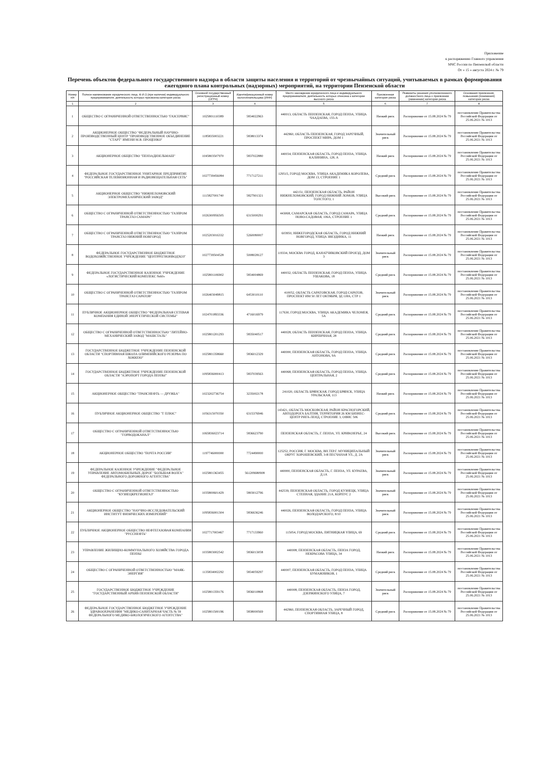Приложение
к распоряжению Главного управления
МЧС России по Пензенской области
От « 15 » августа 2024 г. № 79
Перечень объектов федерального государственного надзора в области защиты населения и территорий от чрезвычайных ситуаций, учитываемых в рамках формирования ежегодного плана контрольных (надзорных) мероприятий, на территории Пензенской области
| Номер п/п | Полное наименование юридического лица, Ф.И.О.(при наличии) индивидуального предпринимателя, деятельность которых присвоена категория риска | Основной государственный регистрационный номер (ОГРН) | Идентификационный номер налогоплательщика (ИНН) | Место нахождение юридического лица и индивидуального предпринимателя, деятельность которых отнесена к категории высокого риска | Присвоенная категория риска | Реквизиты решения уполномоченного должностного лица о присвоении (изменении) категории риска | Основания присвоения, повышения (понижения) категории риска |
| --- | --- | --- | --- | --- | --- | --- | --- |
| 1 | 2 | 3 | 4 | 5 | 6 | 7 | 8 |
| 1 | ОБЩЕСТВО С ОГРАНИЧЕННОЙ ОТВЕТСТВЕННОСТЬЮ "ГАЗСЕРВИС" | 1025801110389 | 5834022963 | 440013, ОБЛАСТЬ ПЕНЗЕНСКАЯ, ГОРОД ПЕНЗА, УЛИЦА ЧААДАЕВА, 155-А | Низкий риск | Распоряжение от 15.08.2024 № 79 | постановление Правительства Российской Федерации от 25.06.2021 № 1013 |
| 2 | АКЦИОНЕРНОЕ ОБЩЕСТВО "ФЕДЕРАЛЬНЫЙ НАУЧНО-ПРОИЗВОДСТВЕННЫЙ ЦЕНТР "ПРОИЗВОДСТВЕННОЕ ОБЪЕДИНЕНИЕ "СТАРТ" ИМЕНИ М.В. ПРОЦЕНКО" | 1185835003221 | 5838013374 | 442960, ОБЛАСТЬ ПЕНЗЕНСКАЯ, ГОРОД ЗАРЕЧНЫЙ, ПРОСПЕКТ МИРА, ДОМ 1 | Значительный риск | Распоряжение от 15.08.2024 № 79 | постановление Правительства Российской Федерации от 25.06.2021 № 1013 |
| 3 | АКЦИОНЕРНОЕ ОБЩЕСТВО "ПЕНЗАДИЗЕЛЬМАШ" | 1045803507970 | 5837022880 | 440034, ПЕНЗЕНСКАЯ ОБЛАСТЬ, ГОРОД ПЕНЗА, УЛИЦА КАЛИНИНА, 128, А | Низкий риск | Распоряжение от 15.08.2024 № 79 | постановление Правительства Российской Федерации от 25.06.2021 № 1013 |
| 4 | ФЕДЕРАЛЬНОЕ ГОСУДАРСТВЕННОЕ УНИТАРНОЕ ПРЕДПРИЯТИЕ "РОССИЙСКАЯ ТЕЛЕВИЗИОННАЯ И РАДИОВЕЩАТЕЛЬНАЯ СЕТЬ" | 1027739456084 | 7717127211 | 129515, ГОРОД МОСКВА, УЛИЦА АКАДЕМИКА КОРОЛЕВА, ДОМ 13, СТРОЕНИЕ 1 | Средний риск | Распоряжение от 15.08.2024 № 79 | постановление Правительства Российской Федерации от 25.06.2021 № 1013 |
| 5 | АКЦИОНЕРНОЕ ОБЩЕСТВО "НИЖНЕЛОМОВСКИЙ ЭЛЕКТРОМЕХАНИЧЕСКИЙ ЗАВОД" | 1115827001740 | 5827901321 | 442151, ПЕНЗЕНСКАЯ ОБЛАСТЬ, РАЙОН НИЖНЕЛОМОВСКИЙ, ГОРОД НИЖНИЙ ЛОМОВ, УЛИЦА ТОЛСТОГО, 1 | Высокий риск | Распоряжение от 15.08.2024 № 79 | постановление Правительства Российской Федерации от 25.06.2021 № 1013 |
| 6 | ОБЩЕСТВО С ОГРАНИЧЕННОЙ ОТВЕТСТВЕННОСТЬЮ "ГАЗПРОМ ТРАНСГАЗ САМАРА" | 1026300956505 | 6315000291 | 443068, САМАРСКАЯ ОБЛАСТЬ, ГОРОД САМАРА, УЛИЦА НОВО-САДОВАЯ, 106А, СТРОЕНИЕ 1 | Средний риск | Распоряжение от 15.08.2024 № 79 | постановление Правительства Российской Федерации от 25.06.2021 № 1013 |
| 7 | ОБЩЕСТВО С ОГРАНИЧЕННОЙ ОТВЕТСТВЕННОСТЬЮ "ГАЗПРОМ ТРАНСГАЗ НИЖНИЙ НОВГОРОД | 1025203016332 | 5260080007 | 603950, НИЖЕГОРОДСКАЯ ОБЛАСТЬ, ГОРОД НИЖНИЙ НОВГОРОД, УЛИЦА ЗВЕЗДИНКА, 11 | Низкий риск | Распоряжение от 15.08.2024 № 79 | постановление Правительства Российской Федерации от 25.06.2021 № 1013 |
| 8 | ФЕДЕРАЛЬНОЕ ГОСУДАРСТВЕННОЕ БЮДЖЕТНОЕ ВОДОХОЗЯЙСТВЕННОЕ УЧРЕЖДЕНИЕ "ЦЕНТРРЕГИОНВОДХОЗ" | 1027739504528 | 5008028127 | 119334, МОСКВА ГОРОД, КАНАТЧИКОВСКИЙ ПРОЕЗД, ДОМ 3 | Значительный риск | Распоряжение от 15.08.2024 № 79 | постановление Правительства Российской Федерации от 25.06.2021 № 1013 |
| 9 | ФЕДЕРАЛЬНОЕ ГОСУДАРСТВЕННОЕ КАЗЕННОЕ УЧРЕЖДЕНИЕ «ЛОГИСТИЧЕСКИЙ КОМПЛЕКС №60» | 1025801106902 | 5834004869 | 440032, ОБЛАСТЬ ПЕНЗЕНСКАЯ, ГОРОД ПЕНЗА, УЛИЦА УШАКОВА, 18 | Средний риск | Распоряжение от 15.08.2024 № 79 | постановление Правительства Российской Федерации от 25.06.2021 № 1013 |
| 10 | ОБЩЕСТВО С ОГРАНИЧЕННОЙ ОТВЕТСТВЕННОСТЬЮ "ГАЗПРОМ ТРАНСГАЗ САРАТОВ" | 1026403049815 | 6453010110 | 410052, ОБЛАСТЬ САРАТОВСКАЯ, ГОРОД САРАТОВ, ПРОСПЕКТ ИМ 50 ЛЕТ ОКТЯБРЯ, ЗД 118А, СТР 1 | Значительный риск | Распоряжение от 15.08.2024 № 79 | постановление Правительства Российской Федерации от 25.06.2021 № 1013 |
| 11 | ПУБЛИЧНОЕ АКЦИОНЕРНОЕ ОБЩЕСТВО "ФЕДЕРАЛЬНАЯ СЕТЕВАЯ КОМПАНИЯ ЕДИНОЙ ЭНЕРГЕТИЧЕСКОЙ СИСТЕМЫ" | 1024701893336 | 4716016979 | 117630, ГОРОД МОСКВА, УЛИЦА АКАДЕМИКА ЧЕЛОМЕЯ, 5А | Средний риск | Распоряжение от 15.08.2024 № 79 | постановление Правительства Российской Федерации от 25.06.2021 № 1013 |
| 12 | ОБЩЕСТВО С ОГРАНИЧЕННОЙ ОТВЕТСТВЕННОСТЬЮ "ЛИТЕЙНО-МЕХАНИЧЕСКИЙ ЗАВОД "МАШСТАЛЬ" | 1025801201293 | 5835040517 | 440028, ОБЛАСТЬ ПЕНЗЕНСКАЯ, ГОРОД ПЕНЗА, УЛИЦА КИРПИЧНАЯ, 28 | Средний риск | Распоряжение от 15.08.2024 № 79 | постановление Правительства Российской Федерации от 25.06.2021 № 1013 |
| 13 | ГОСУДАРСТВЕННОЕ БЮДЖЕТНОЕ УЧРЕЖДЕНИЕ ПЕНЗЕНСКОЙ ОБЛАСТИ "СПОРТИВНАЯ ШКОЛА ОЛИМПИЙСКОГО РЕЗЕРВА ПО ХОККЕЮ" | 1025801358660 | 5836012329 | 440000, ПЕНЗЕНСКАЯ ОБЛАСТЬ, ГОРОД ПЕНЗА, УЛИЦА АНТОНОВА, 9А | Средний риск | Распоряжение от 15.08.2024 № 79 | постановление Правительства Российской Федерации от 25.06.2021 № 1013 |
| 14 | ГОСУДАРСТВЕННОЕ БЮДЖЕТНОЕ УЧРЕЖДЕНИЕ ПЕНЗЕНСКОЙ ОБЛАСТИ "АЭРОПОРТ ГОРОДА ПЕНЗЫ" | 1095836000413 | 5837039563 | 440068, ПЕНЗЕНСКАЯ ОБЛАСТЬ, ГОРОД ПЕНЗА, УЛИЦА ЦЕНТРАЛЬНАЯ, 2 | Средний риск | Распоряжение от 15.08.2024 № 79 | постановление Правительства Российской Федерации от 25.06.2021 № 1013 |
| 15 | АКЦИОНЕРНОЕ ОБЩЕСТВО "ТРАНСНЕФТЬ — ДРУЖБА" | 1023202736754 | 3235002178 | 241020, ОБЛАСТЬ БРЯНСКАЯ, ГОРОД БРЯНСК, УЛИЦА УРАЛЬСКАЯ, 113 | Низкий риск | Распоряжение от 15.08.2024 № 79 | постановление Правительства Российской Федерации от 25.06.2021 № 1013 |
| 16 | ПУБЛИЧНОЕ АКЦИОНЕРНОЕ ОБЩЕСТВО "Т ПЛЮС" | 1056315070350 | 6315376946 | 143421, ОБЛАСТЬ МОСКОВСКАЯ, РАЙОН КРАСНОГОРСКИЙ, АВТОДОРОГА БАЛТИЯ, ТЕРРИТОРИЯ 26 КМ БИЗНЕС-ЦЕНТР РИГА-ЛЕНД, СТРОЕНИЕ 3, ОФИС 506 | Средний риск | Распоряжение от 15.08.2024 № 79 | постановление Правительства Российской Федерации от 25.06.2021 № 1013 |
| 17 | ОБЩЕСТВО С ОГРАНИЧЕННОЙ ОТВЕТСТВЕННОСТЬЮ "ГОРВОДОКАНАЛ" | 1065836023714 | 5836623790 | ПЕНЗЕНСКАЯ ОБЛАСТЬ, Г. ПЕНЗА, УЛ. КРИВОЗЕРЬЕ, 24 | Высокий риск | Распоряжение от 15.08.2024 № 79 | постановление Правительства Российской Федерации от 25.06.2021 № 1013 |
| 18 | АКЦИОНЕРНОЕ ОБЩЕСТВО "ПОЧТА РОССИИ" | 1197746000000 | 7724490000 | 125252, РОССИЯ, Г. МОСКВА, ВН.ТЕР.Г. МУНИЦИПАЛЬНЫЙ ОКРУГ ХОРОШЕВСКИЙ, 3-Я ПЕСЧАНАЯ УЛ., Д. 2А | Значительный риск | Распоряжение от 15.08.2024 № 79 | постановление Правительства Российской Федерации от 25.06.2021 № 1013 |
| 19 | ФЕДЕРАЛЬНОЕ КАЗЕННОЕ УЧРЕЖДЕНИЕ "ФЕДЕРАЛЬНОЕ УПРАВЛЕНИЕ АВТОМОБИЛЬНЫХ ДОРОГ "БОЛЬШАЯ ВОЛГА" ФЕДЕРАЛЬНОГО ДОРОЖНОГО АГЕНТСТВА" | 1025801363455 | 561209680908 | 440000, ПЕНЗЕНСКАЯ ОБЛАСТЬ, Г. ПЕНЗА, УЛ. КУРАЕВА, Д.1А | Значительный риск | Распоряжение от 15.08.2024 № 79 | постановление Правительства Российской Федерации от 25.06.2021 № 1013 |
| 20 | ОБЩЕСТВО С ОГРАНИЧЕННОЙ ОТВЕТСТВЕННОСТЬЮ "КУЗНЕЦКРЕГИОНГАЗ" | 1035800601429 | 5803012796 | 442539, ПЕНЗЕНСКАЯ ОБЛАСТЬ, ГОРОД КУЗНЕЦК, УЛИЦА СТЕПНАЯ, ЗДАНИЕ 21А, КОРПУС 2 | Значительный риск | Распоряжение от 15.08.2024 № 79 | постановление Правительства Российской Федерации от 25.06.2021 № 1013 |
| 21 | АКЦИОНЕРНОЕ ОБЩЕСТВО "НАУЧНО-ИССЛЕДОВАТЕЛЬСКИЙ ИНСТИТУТ ФИЗИЧЕСКИХ ИЗМЕРЕНИЙ" | 1095836001304 | 5836636246 | 440026, ПЕНЗЕНСКАЯ ОБЛАСТЬ, ГОРОД ПЕНЗА, УЛИЦА ВОЛОДАРСКОГО, 8/10 | Значительный риск | Распоряжение от 15.08.2024 № 79 | постановление Правительства Российской Федерации от 25.06.2021 № 1013 |
| 22 | ПУБЛИЧНОЕ АКЦИОНЕРНОЕ ОБЩЕСТВО НЕФТЕГАЗОВАЯ КОМПАНИЯ "РУССНЕФТЬ" | 1027717003467 | 7717133960 | 115054, ГОРОД МОСКВА, ПЯТНИЦКАЯ УЛИЦА, 69 | Средний риск | Распоряжение от 15.08.2024 № 79 | постановление Правительства Российской Федерации от 25.06.2021 № 1013 |
| 23 | УПРАВЛЕНИЕ ЖИЛИЩНО-КОММУНАЛЬНОГО ХОЗЯЙСТВА ГОРОДА ПЕНЗЫ | 1035803002542 | 5836013058 | 440008, ПЕНЗЕНСКАЯ ОБЛАСТЬ, ПЕНЗА ГОРОД, НЕКРАСОВА УЛИЦА, 34 | Низкий риск | Распоряжение от 15.08.2024 № 79 | постановление Правительства Российской Федерации от 25.06.2021 № 1013 |
| 24 | ОБЩЕСТВО С ОГРАНИЧЕННОЙ ОТВЕТСТВЕННОСТЬЮ "МАЯК-ЭНЕРГИЯ" | 1135834002292 | 5834059297 | 440007, ПЕНЗЕНСКАЯ ОБЛАСТЬ, ГОРОД ПЕНЗА, УЛИЦА БУМАЖНИКОВ, 1 | Средний риск | Распоряжение от 15.08.2024 № 79 | постановление Правительства Российской Федерации от 25.06.2021 № 1013 |
| 25 | ГОСУДАРСТВЕННОЕ БЮДЖЕТНОЕ УЧРЕЖДЕНИЕ "ГОСУДАРСТВЕННЫЙ АРХИВ ПЕНЗЕНСКОЙ ОБЛАСТИ" | 1025801359176 | 5836010868 | 440008, ПЕНЗЕНСКАЯ ОБЛАСТЬ, ПЕНЗА ГОРОД, ДЗЕРЖИНСКОГО УЛИЦА, 7 | Значительный риск | Распоряжение от 15.08.2024 № 79 | постановление Правительства Российской Федерации от 25.06.2021 № 1013 |
| 26 | ФЕДЕРАЛЬНОЕ ГОСУДАРСТВЕННОЕ БЮДЖЕТНОЕ УЧРЕЖДЕНИЕ ЗДРАВООХРАНЕНИЯ "МЕДИКО-САНИТАРНАЯ ЧАСТЬ № 59 ФЕДЕРАЛЬНОГО МЕДИКО-БИОЛОГИЧЕСКОГО АГЕНТСТВА" | 1025801500196 | 5838000569 | 442960, ПЕНЗЕНСКАЯ ОБЛАСТЬ, ЗАРЕЧНЫЙ ГОРОД, СПОРТИВНАЯ УЛИЦА, 8 | Средний риск | Распоряжение от 15.08.2024 № 79 | постановление Правительства Российской Федерации от 25.06.2021 № 1013 |